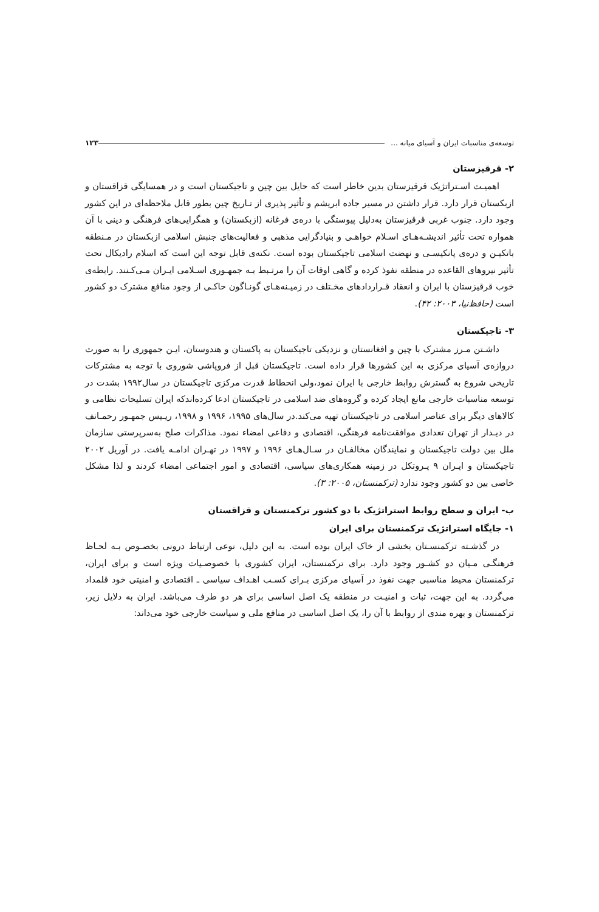توسعه‌ی مناسبات ایران و آسیای میانه ... ۱۲۳
۲- قرقیزستان
اهمیـت اسـتراتژیک قرقیزستان بدین خاطر است که حایل بین چین و تاجیکستان است و در همسایگی قزاقستان و ازبکستان قرار دارد. قرار داشتن در مسیر جاده ابریشم و تأثیر پذیری از تـاریخ چین بطور قابل ملاحظه‌ای در این کشور وجود دارد. جنوب غربی قرقیزستان به‌دلیل پیوستگی با دره‌ی فرغانه (ازبکستان) و همگرایی‌های فرهنگی و دینی با آن همواره تحت تأثیر اندیشـه‌هـای اسـلام خواهـی و بنیادگرایی مذهبی و فعالیت‌های جنبش اسلامی ازبکستان در مـنطقه باتکیـن و دره‌ی پانکیسـی و نهضت اسلامی تاجیکستان بوده است. نکته‌ی قابل توجه این است که اسلام رادیکال تحت تأثیر نیروهای القاعده در منطقه نفوذ کرده و گاهی اوقات آن را مرتـبط بـه جمهـوری اسـلامی ایـران مـی‌کـنند. رابطه‌ی خوب قرقیزستان با ایران و انعقاد قـراردادهای مخـتلف در زمیـنه‌هـای گونـاگون حاکـی از وجود منافع مشترک دو کشور است (حافظ‌نیا، ۲۰۰۳: ۴۲).
۳- تاجیکستان
داشـتن مـرز مشترک با چین و افغانستان و نزدیکی تاجیکستان به پاکستان و هندوستان، ایـن جمهوری را به صورت دروازه‌ی آسیای مرکزی به این کشورها قرار داده است. تاجیکستان قبل از فروپاشی شوروی با توجه به مشترکات تاریخی شروع به گسترش روابط خارجی با ایران نمود،ولی انحطاط قدرت مرکزی تاجیکستان در سال۱۹۹۲ بشدت در توسعه مناسبات خارجی مانع ایجاد کرده و گروه‌های ضد اسلامی در تاجیکستان ادعا کرده‌اندکه ایران تسلیحات نظامی و کالاهای دیگر برای عناصر اسلامی در تاجیکستان تهیه می‌کند.در سال‌های ۱۹۹۵، ۱۹۹۶ و ۱۹۹۸، ریـیس جمهـور رحمـانف در دیـدار از تهران تعدادی موافقت‌نامه فرهنگی، اقتصادی و دفاعی امضاء نمود. مذاکرات صلح به‌سرپرستی سازمان ملل بین دولت تاجیکستان و نمایندگان مخالفـان در سـال‌هـای ۱۹۹۶ و ۱۹۹۷ در تهـران ادامـه یافت. در آوریل ۲۰۰۲ تاجیکستان و ایـران ۹ پـروتکل در زمینه همکاری‌های سیاسی، اقتصادی و امور اجتماعی امضاء کردند و لذا مشکل خاصی بین دو کشور وجود ندارد (ترکمنستان، ۲۰۰۵: ۳).
ب- ایران و سطح روابط استراتژیک با دو کشور ترکمنستان و قزاقستان
۱- جایگاه استراتژیک ترکمنستان برای ایران
در گذشـته ترکمنسـتان بخشی از خاک ایران بوده است. به این دلیل، نوعی ارتباط درونی بخصـوص بـه لحـاظ فرهنگـی مـیان دو کشـور وجود دارد. برای ترکمنستان، ایران کشوری با خصوصـیات ویژه است و برای ایران، ترکمنستان محیط مناسبی جهت نفوذ در آسیای مرکزی بـرای کسـب اهـداف سیاسی ـ اقتصادی و امنیتی خود قلمداد می‌گردد. به این جهت، ثبات و امنیـت در منطقه یک اصل اساسی برای هر دو طرف می‌باشد. ایران به دلایل زیر، ترکمنستان و بهره مندی از روابط با آن را، یک اصل اساسی در منافع ملی و سیاست خارجی خود می‌داند: